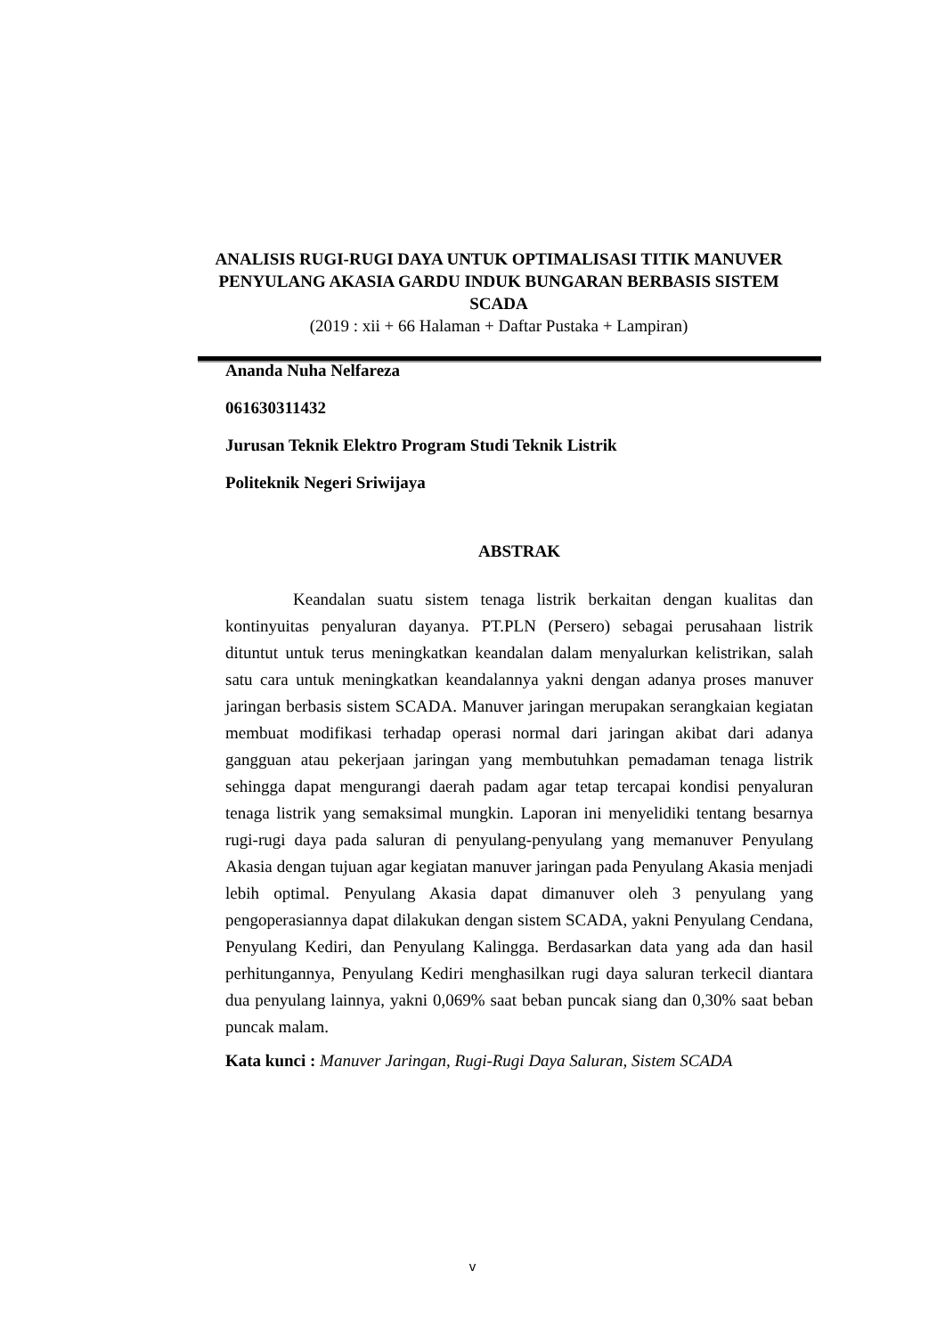ANALISIS RUGI-RUGI DAYA UNTUK OPTIMALISASI TITIK MANUVER PENYULANG AKASIA GARDU INDUK BUNGARAN BERBASIS SISTEM SCADA
(2019 : xii + 66 Halaman + Daftar Pustaka + Lampiran)
Ananda Nuha Nelfareza
061630311432
Jurusan Teknik Elektro Program Studi Teknik Listrik
Politeknik Negeri Sriwijaya
ABSTRAK
Keandalan suatu sistem tenaga listrik berkaitan dengan kualitas dan kontinyuitas penyaluran dayanya. PT.PLN (Persero) sebagai perusahaan listrik dituntut untuk terus meningkatkan keandalan dalam menyalurkan kelistrikan, salah satu cara untuk meningkatkan keandalannya yakni dengan adanya proses manuver jaringan berbasis sistem SCADA. Manuver jaringan merupakan serangkaian kegiatan membuat modifikasi terhadap operasi normal dari jaringan akibat dari adanya gangguan atau pekerjaan jaringan yang membutuhkan pemadaman tenaga listrik sehingga dapat mengurangi daerah padam agar tetap tercapai kondisi penyaluran tenaga listrik yang semaksimal mungkin. Laporan ini menyelidiki tentang besarnya rugi-rugi daya pada saluran di penyulang-penyulang yang memanuver Penyulang Akasia dengan tujuan agar kegiatan manuver jaringan pada Penyulang Akasia menjadi lebih optimal. Penyulang Akasia dapat dimanuver oleh 3 penyulang yang pengoperasiannya dapat dilakukan dengan sistem SCADA, yakni Penyulang Cendana, Penyulang Kediri, dan Penyulang Kalingga. Berdasarkan data yang ada dan hasil perhitungannya, Penyulang Kediri menghasilkan rugi daya saluran terkecil diantara dua penyulang lainnya, yakni 0,069% saat beban puncak siang dan 0,30% saat beban puncak malam.
Kata kunci : Manuver Jaringan, Rugi-Rugi Daya Saluran, Sistem SCADA
v